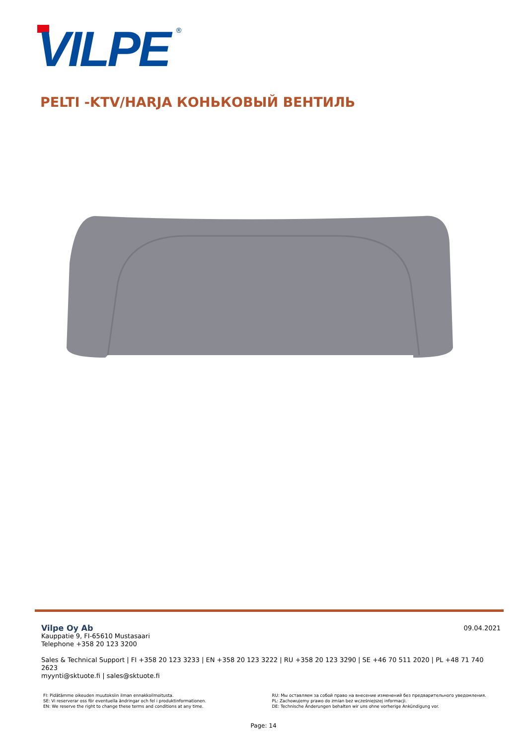VILPE
®
PELTI -KTV/HARJA КОНЬКОВЫЙ ВЕНТИЛЬ
09.04.2021
Vilpe Oy Ab
Kauppatie 9, FI-65610 Mustasaari
Telephone +358 20 123 3200
Sales & Technical Support | FI +358 20 123 3233 | EN +358 20 123 3222 | RU +358 20 123 3290 | SE +46 70 511 2020 | PL +48 71 740 2623
myynti@sktuote.fi | sales@sktuote.fi
FI: Pidätämme oikeuden muutoksiin ilman ennakkoilmoitusta.
SE: Vi reserverar oss för eventuella ändringar och fel i produktinformationen.
EN: We reserve the right to change these terms and conditions at any time.
RU: Мы оставляем за собой право на внесение изменений без предварительного уведомления.
PL: Zachowujemy prawo do zmian bez wcześniejszej informacji.
DE: Technische Änderungen behalten wir uns ohne vorherige Ankündigung vor.
Page: 14